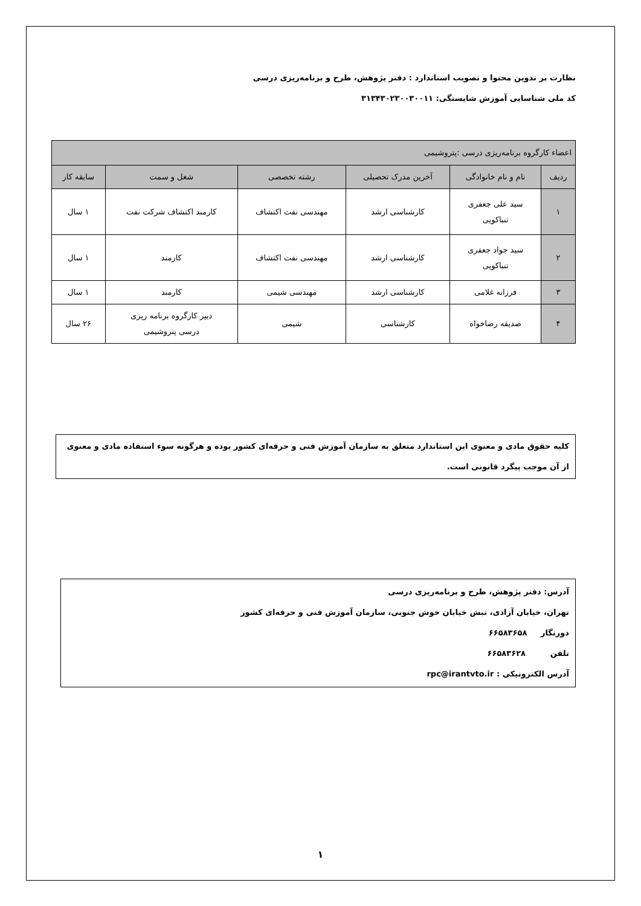نظارت بر تدوین محتوا و تصویب استاندارد : دفتر پژوهش، طرح و برنامه‌ریزی درسی
کد ملی شناسایی آموزش شایستگی: ۳۱۳۴۳۰۲۳۰۰۳۰۰۱۱
| اعضاء کارگروه برنامه‌ریزی درسی :پتروشیمی | | | | | |
| --- | --- | --- | --- | --- | --- |
| ردیف | نام و نام خانوادگی | آخرین مدرک تحصیلی | رشته تخصصی | شغل و سمت | سابقه کار |
| ۱ | سید علی جعفری تنباکویی | کارشناسی ارشد | مهندسی نفت اکتشاف | کارمند اکتشاف شرکت نفت | ۱ سال |
| ۲ | سید جواد جعفری تنباکویی | کارشناسی ارشد | مهندسی نفت اکتشاف | کارمند | ۱ سال |
| ۳ | فرزانه غلامی | کارشناسی ارشد | مهندسی شیمی | کارمند | ۱ سال |
| ۴ | صدیقه رضاخواه | کارشناسی | شیمی | دبیر کارگروه برنامه ریزی درسی پتروشیمی | ۲۶ سال |
کلیه حقوق مادی و معنوی این استاندارد متعلق به سازمان آموزش فنی و حرفه‌ای کشور بوده و هرگونه سوء استفاده مادی و معنوی از آن موجب پیگرد قانونی است.
آدرس: دفتر پژوهش، طرح و برنامه‌ریزی درسی
تهران، خیابان آزادی، نبش خیابان خوش جنوبی، سازمان آموزش فنی و حرفه‌ای کشور
دورنگار ۶۶۵۸۳۶۵۸
تلفن ۶۶۵۸۳۶۲۸
آدرس الکترونیکی : rpc@irantvto.ir
۱